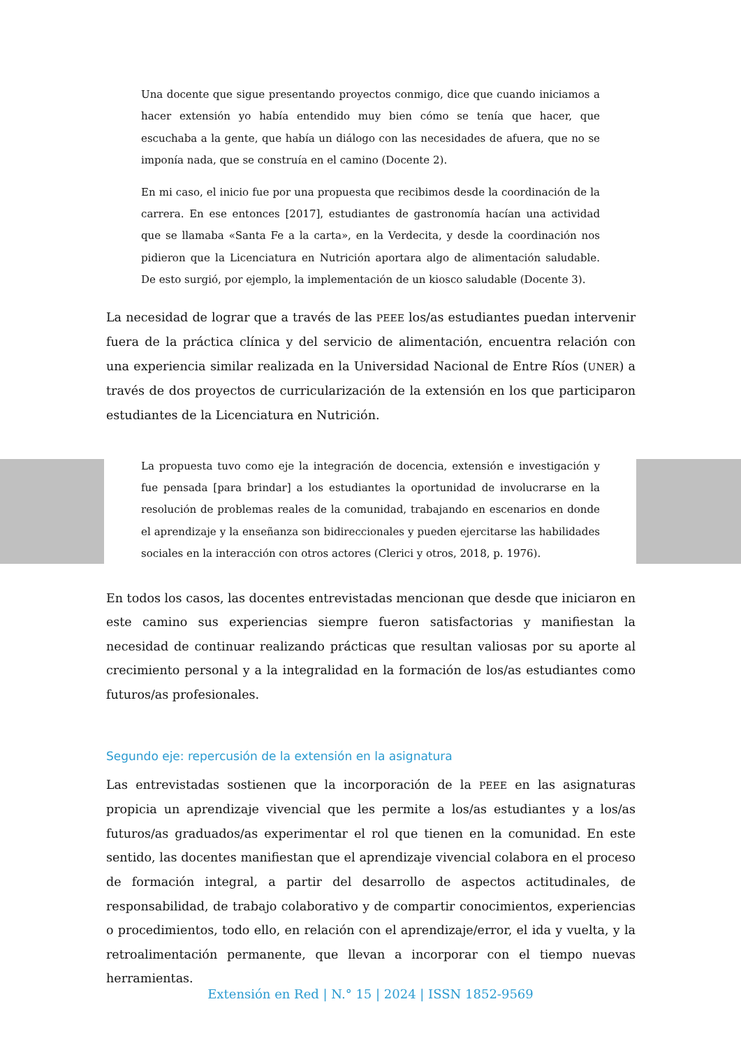Una docente que sigue presentando proyectos conmigo, dice que cuando iniciamos a hacer extensión yo había entendido muy bien cómo se tenía que hacer, que escuchaba a la gente, que había un diálogo con las necesidades de afuera, que no se imponía nada, que se construía en el camino (Docente 2).
En mi caso, el inicio fue por una propuesta que recibimos desde la coordinación de la carrera. En ese entonces [2017], estudiantes de gastronomía hacían una actividad que se llamaba «Santa Fe a la carta», en la Verdecita, y desde la coordinación nos pidieron que la Licenciatura en Nutrición aportara algo de alimentación saludable. De esto surgió, por ejemplo, la implementación de un kiosco saludable (Docente 3).
La necesidad de lograr que a través de las PEEE los/as estudiantes puedan intervenir fuera de la práctica clínica y del servicio de alimentación, encuentra relación con una experiencia similar realizada en la Universidad Nacional de Entre Ríos (UNER) a través de dos proyectos de curricularización de la extensión en los que participaron estudiantes de la Licenciatura en Nutrición.
La propuesta tuvo como eje la integración de docencia, extensión e investigación y fue pensada [para brindar] a los estudiantes la oportunidad de involucrarse en la resolución de problemas reales de la comunidad, trabajando en escenarios en donde el aprendizaje y la enseñanza son bidireccionales y pueden ejercitarse las habilidades sociales en la interacción con otros actores (Clerici y otros, 2018, p. 1976).
En todos los casos, las docentes entrevistadas mencionan que desde que iniciaron en este camino sus experiencias siempre fueron satisfactorias y manifiestan la necesidad de continuar realizando prácticas que resultan valiosas por su aporte al crecimiento personal y a la integralidad en la formación de los/as estudiantes como futuros/as profesionales.
Segundo eje: repercusión de la extensión en la asignatura
Las entrevistadas sostienen que la incorporación de la PEEE en las asignaturas propicia un aprendizaje vivencial que les permite a los/as estudiantes y a los/as futuros/as graduados/as experimentar el rol que tienen en la comunidad. En este sentido, las docentes manifiestan que el aprendizaje vivencial colabora en el proceso de formación integral, a partir del desarrollo de aspectos actitudinales, de responsabilidad, de trabajo colaborativo y de compartir conocimientos, experiencias o procedimientos, todo ello, en relación con el aprendizaje/error, el ida y vuelta, y la retroalimentación permanente, que llevan a incorporar con el tiempo nuevas herramientas.
Extensión en Red | N.° 15 | 2024 | ISSN 1852-9569